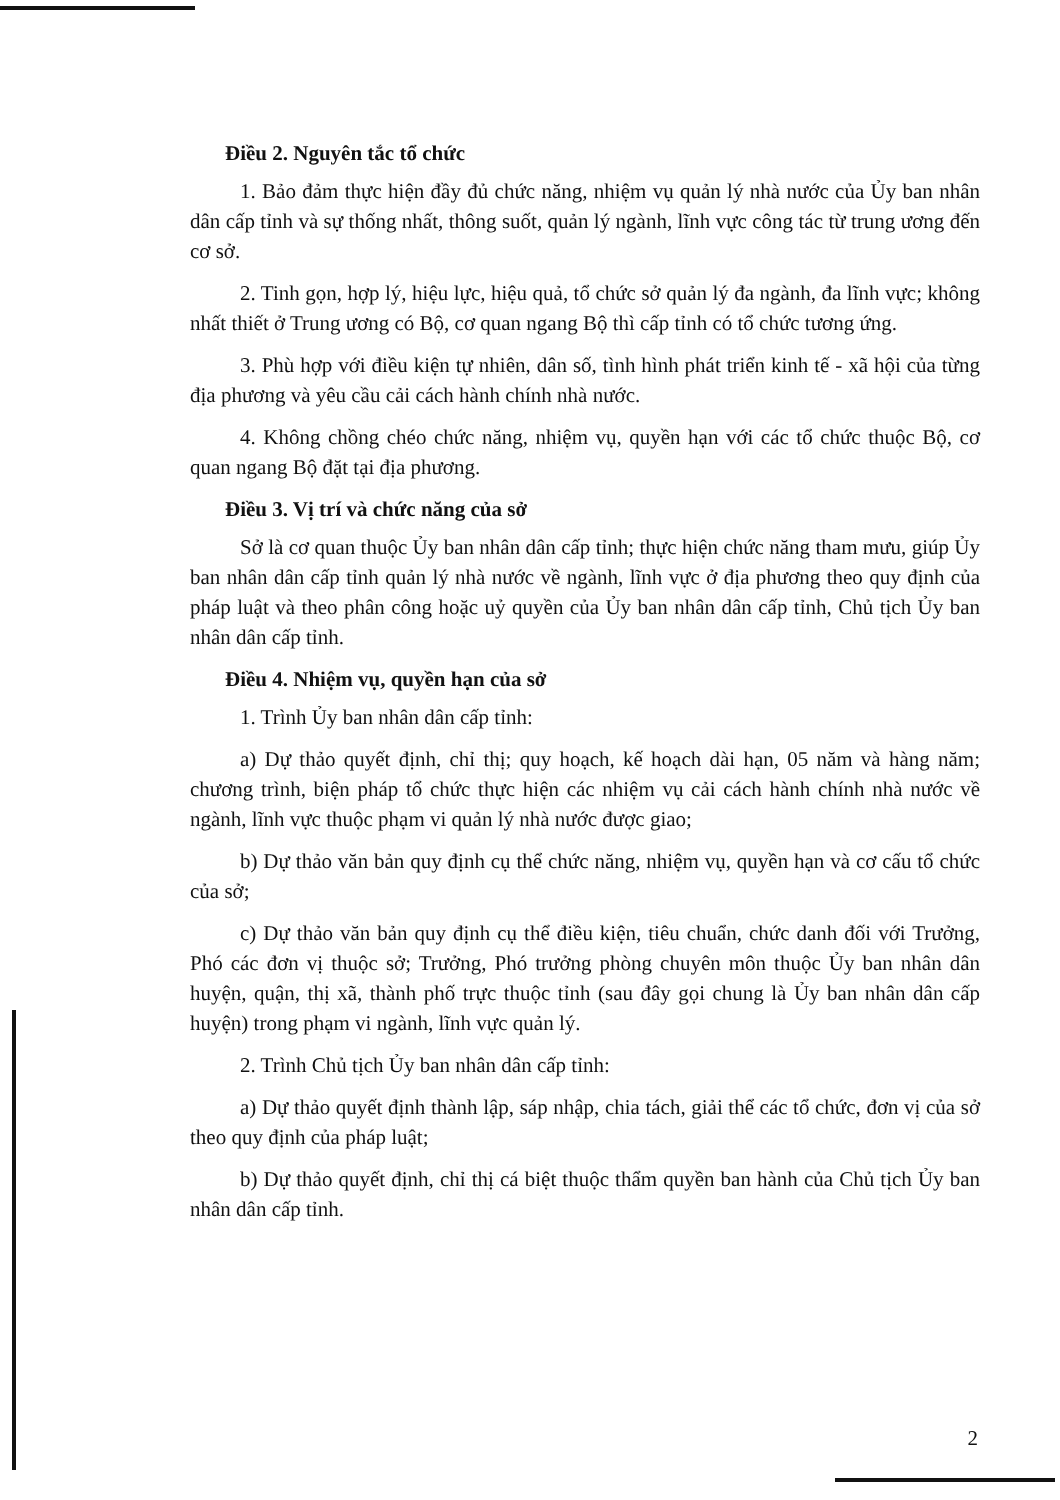Điều 2. Nguyên tắc tổ chức
1. Bảo đảm thực hiện đầy đủ chức năng, nhiệm vụ quản lý nhà nước của Ủy ban nhân dân cấp tỉnh và sự thống nhất, thông suốt, quản lý ngành, lĩnh vực công tác từ trung ương đến cơ sở.
2. Tinh gọn, hợp lý, hiệu lực, hiệu quả, tổ chức sở quản lý đa ngành, đa lĩnh vực; không nhất thiết ở Trung ương có Bộ, cơ quan ngang Bộ thì cấp tỉnh có tổ chức tương ứng.
3. Phù hợp với điều kiện tự nhiên, dân số, tình hình phát triển kinh tế - xã hội của từng địa phương và yêu cầu cải cách hành chính nhà nước.
4. Không chồng chéo chức năng, nhiệm vụ, quyền hạn với các tổ chức thuộc Bộ, cơ quan ngang Bộ đặt tại địa phương.
Điều 3. Vị trí và chức năng của sở
Sở là cơ quan thuộc Ủy ban nhân dân cấp tỉnh; thực hiện chức năng tham mưu, giúp Ủy ban nhân dân cấp tỉnh quản lý nhà nước về ngành, lĩnh vực ở địa phương theo quy định của pháp luật và theo phân công hoặc uỷ quyền của Ủy ban nhân dân cấp tỉnh, Chủ tịch Ủy ban nhân dân cấp tỉnh.
Điều 4. Nhiệm vụ, quyền hạn của sở
1. Trình Ủy ban nhân dân cấp tỉnh:
a) Dự thảo quyết định, chỉ thị; quy hoạch, kế hoạch dài hạn, 05 năm và hàng năm; chương trình, biện pháp tổ chức thực hiện các nhiệm vụ cải cách hành chính nhà nước về ngành, lĩnh vực thuộc phạm vi quản lý nhà nước được giao;
b) Dự thảo văn bản quy định cụ thể chức năng, nhiệm vụ, quyền hạn và cơ cấu tổ chức của sở;
c) Dự thảo văn bản quy định cụ thể điều kiện, tiêu chuẩn, chức danh đối với Trưởng, Phó các đơn vị thuộc sở; Trưởng, Phó trưởng phòng chuyên môn thuộc Ủy ban nhân dân huyện, quận, thị xã, thành phố trực thuộc tỉnh (sau đây gọi chung là Ủy ban nhân dân cấp huyện) trong phạm vi ngành, lĩnh vực quản lý.
2. Trình Chủ tịch Ủy ban nhân dân cấp tỉnh:
a) Dự thảo quyết định thành lập, sáp nhập, chia tách, giải thể các tổ chức, đơn vị của sở theo quy định của pháp luật;
b) Dự thảo quyết định, chỉ thị cá biệt thuộc thẩm quyền ban hành của Chủ tịch Ủy ban nhân dân cấp tỉnh.
2